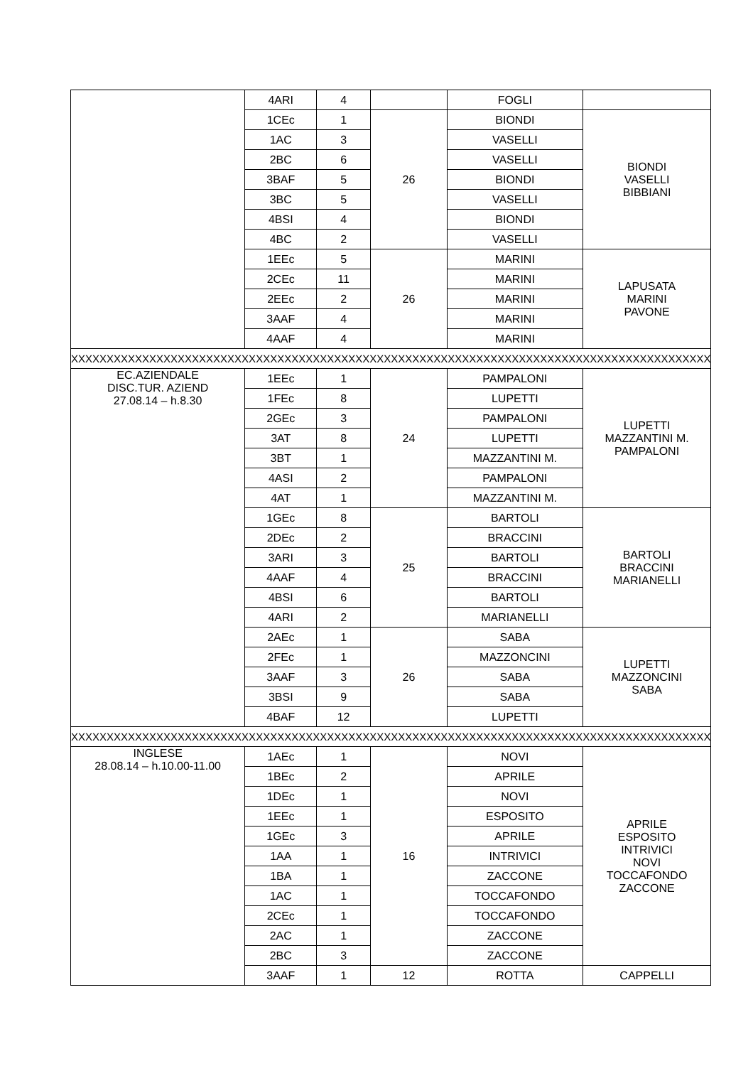| | 4ARI | 4 | | FOGLI | |
| | 1CEc | 1 | 26 | BIONDI | BIONDI VASELLI BIBBIANI |
| | 1AC | 3 | | VASELLI | |
| | 2BC | 6 | | VASELLI | |
| | 3BAF | 5 | | BIONDI | |
| | 3BC | 5 | | VASELLI | |
| | 4BSI | 4 | | BIONDI | |
| | 4BC | 2 | | VASELLI | |
| | 1EEc | 5 | 26 | MARINI | LAPUSATA MARINI PAVONE |
| | 2CEc | 11 | | MARINI | |
| | 2EEc | 2 | | MARINI | |
| | 3AAF | 4 | | MARINI | |
| | 4AAF | 4 | | MARINI | |
| XXXXXXXXXXXXXXXXXXXXXXXXXXXXXXXXXXXXXXXXXXXXXXXXXXXXXXXXXXXXXXXXXXXXXXXXXXXXXXXXXXXXXXXXXX | | | | | |
| EC.AZIENDALE DISC.TUR. AZIEND 27.08.14 – h.8.30 | 1EEc | 1 | 24 | PAMPALONI | LUPETTI MAZZANTINI M. PAMPALONI |
| | 1FEc | 8 | | LUPETTI | |
| | 2GEc | 3 | | PAMPALONI | |
| | 3AT | 8 | | LUPETTI | |
| | 3BT | 1 | | MAZZANTINI M. | |
| | 4ASI | 2 | | PAMPALONI | |
| | 4AT | 1 | | MAZZANTINI M. | |
| | 1GEc | 8 | 25 | BARTOLI | BARTOLI BRACCINI MARIANELLI |
| | 2DEc | 2 | | BRACCINI | |
| | 3ARI | 3 | | BARTOLI | |
| | 4AAF | 4 | | BRACCINI | |
| | 4BSI | 6 | | BARTOLI | |
| | 4ARI | 2 | | MARIANELLI | |
| | 2AEc | 1 | 26 | SABA | LUPETTI MAZZONCINI SABA |
| | 2FEc | 1 | | MAZZONCINI | |
| | 3AAF | 3 | | SABA | |
| | 3BSI | 9 | | SABA | |
| | 4BAF | 12 | | LUPETTI | |
| XXXXXXXXXXXXXXXXXXXXXXXXXXXXXXXXXXXXXXXXXXXXXXXXXXXXXXXXXXXXXXXXXXXXXXXXXXXXXXXXXXXXXXXXXX | | | | | |
| INGLESE 28.08.14 – h.10.00-11.00 | 1AEc | 1 | 16 | NOVI | APRILE ESPOSITO INTRIVICI NOVI TOCCAFONDO ZACCONE |
| | 1BEc | 2 | | APRILE | |
| | 1DEc | 1 | | NOVI | |
| | 1EEc | 1 | | ESPOSITO | |
| | 1GEc | 3 | | APRILE | |
| | 1AA | 1 | | INTRIVICI | |
| | 1BA | 1 | | ZACCONE | |
| | 1AC | 1 | | TOCCAFONDO | |
| | 2CEc | 1 | | TOCCAFONDO | |
| | 2AC | 1 | | ZACCONE | |
| | 2BC | 3 | | ZACCONE | |
| | 3AAF | 1 | 12 | ROTTA | CAPPELLI |